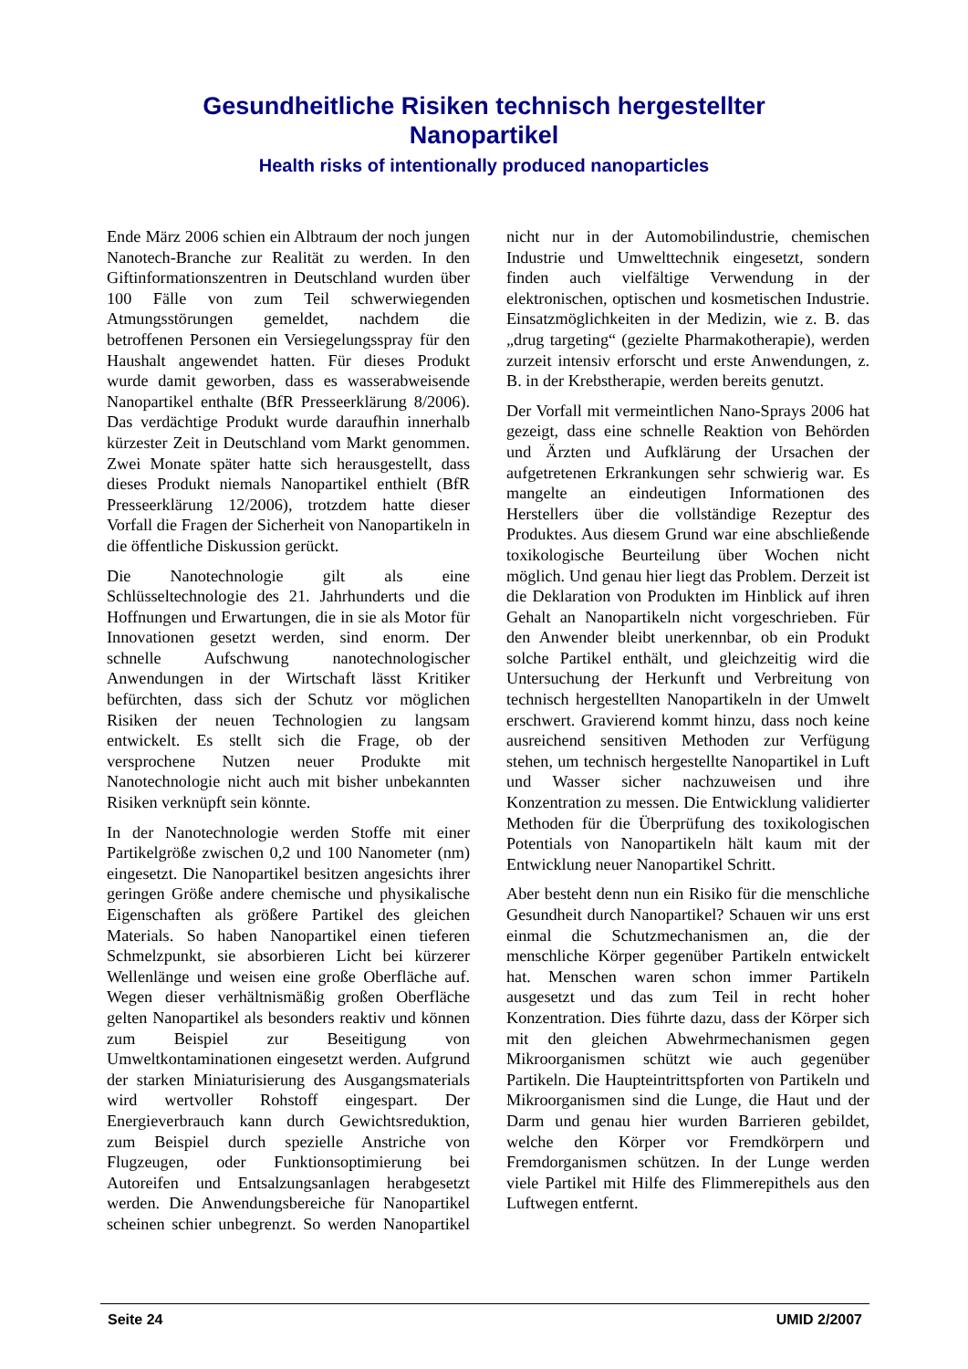Gesundheitliche Risiken technisch hergestellter
Nanopartikel
Health risks of intentionally produced nanoparticles
Ende März 2006 schien ein Albtraum der noch jungen Nanotech-Branche zur Realität zu werden. In den Giftinformationszentren in Deutschland wurden über 100 Fälle von zum Teil schwerwiegenden Atmungsstörungen gemeldet, nachdem die betroffenen Personen ein Versiegelungsspray für den Haushalt angewendet hatten. Für dieses Produkt wurde damit geworben, dass es wasserabweisende Nanopartikel enthalte (BfR Presseerklärung 8/2006). Das verdächtige Produkt wurde daraufhin innerhalb kürzester Zeit in Deutschland vom Markt genommen. Zwei Monate später hatte sich herausgestellt, dass dieses Produkt niemals Nanopartikel enthielt (BfR Presseerklärung 12/2006), trotzdem hatte dieser Vorfall die Fragen der Sicherheit von Nanopartikeln in die öffentliche Diskussion gerückt.
Die Nanotechnologie gilt als eine Schlüsseltechnologie des 21. Jahrhunderts und die Hoffnungen und Erwartungen, die in sie als Motor für Innovationen gesetzt werden, sind enorm. Der schnelle Aufschwung nanotechnologischer Anwendungen in der Wirtschaft lässt Kritiker befürchten, dass sich der Schutz vor möglichen Risiken der neuen Technologien zu langsam entwickelt. Es stellt sich die Frage, ob der versprochene Nutzen neuer Produkte mit Nanotechnologie nicht auch mit bisher unbekannten Risiken verknüpft sein könnte.
In der Nanotechnologie werden Stoffe mit einer Partikelgröße zwischen 0,2 und 100 Nanometer (nm) eingesetzt. Die Nanopartikel besitzen angesichts ihrer geringen Größe andere chemische und physikalische Eigenschaften als größere Partikel des gleichen Materials. So haben Nanopartikel einen tieferen Schmelzpunkt, sie absorbieren Licht bei kürzerer Wellenlänge und weisen eine große Oberfläche auf. Wegen dieser verhältnismäßig großen Oberfläche gelten Nanopartikel als besonders reaktiv und können zum Beispiel zur Beseitigung von Umweltkontaminationen eingesetzt werden. Aufgrund der starken Miniaturisierung des Ausgangsmaterials wird wertvoller Rohstoff eingespart. Der Energieverbrauch kann durch Gewichtsreduktion, zum Beispiel durch spezielle Anstriche von Flugzeugen, oder Funktionsoptimierung bei Autoreifen und Entsalzungsanlagen herabgesetzt werden. Die Anwendungsbereiche für Nanopartikel scheinen schier unbegrenzt. So werden Nanopartikel nicht nur in der Automobilindustrie, chemischen Industrie und Umwelttechnik eingesetzt, sondern finden auch vielfältige Verwendung in der elektronischen, optischen und kosmetischen Industrie. Einsatzmöglichkeiten in der Medizin, wie z. B. das „drug targeting“ (gezielte Pharmakotherapie), werden zurzeit intensiv erforscht und erste Anwendungen, z. B. in der Krebstherapie, werden bereits genutzt.
Der Vorfall mit vermeintlichen Nano-Sprays 2006 hat gezeigt, dass eine schnelle Reaktion von Behörden und Ärzten und Aufklärung der Ursachen der aufgetretenen Erkrankungen sehr schwierig war. Es mangelte an eindeutigen Informationen des Herstellers über die vollständige Rezeptur des Produktes. Aus diesem Grund war eine abschließende toxikologische Beurteilung über Wochen nicht möglich. Und genau hier liegt das Problem. Derzeit ist die Deklaration von Produkten im Hinblick auf ihren Gehalt an Nanopartikeln nicht vorgeschrieben. Für den Anwender bleibt unerkennbar, ob ein Produkt solche Partikel enthält, und gleichzeitig wird die Untersuchung der Herkunft und Verbreitung von technisch hergestellten Nanopartikeln in der Umwelt erschwert. Gravierend kommt hinzu, dass noch keine ausreichend sensitiven Methoden zur Verfügung stehen, um technisch hergestellte Nanopartikel in Luft und Wasser sicher nachzuweisen und ihre Konzentration zu messen. Die Entwicklung validierter Methoden für die Überprüfung des toxikologischen Potentials von Nanopartikeln hält kaum mit der Entwicklung neuer Nanopartikel Schritt.
Aber besteht denn nun ein Risiko für die menschliche Gesundheit durch Nanopartikel? Schauen wir uns erst einmal die Schutzmechanismen an, die der menschliche Körper gegenüber Partikeln entwickelt hat. Menschen waren schon immer Partikeln ausgesetzt und das zum Teil in recht hoher Konzentration. Dies führte dazu, dass der Körper sich mit den gleichen Abwehrmechanismen gegen Mikroorganismen schützt wie auch gegenüber Partikeln. Die Haupteintrittspforten von Partikeln und Mikroorganismen sind die Lunge, die Haut und der Darm und genau hier wurden Barrieren gebildet, welche den Körper vor Fremdkörpern und Fremdorganismen schützen. In der Lunge werden viele Partikel mit Hilfe des Flimmerepithels aus den Luftwegen entfernt.
Seite 24 UMID 2/2007